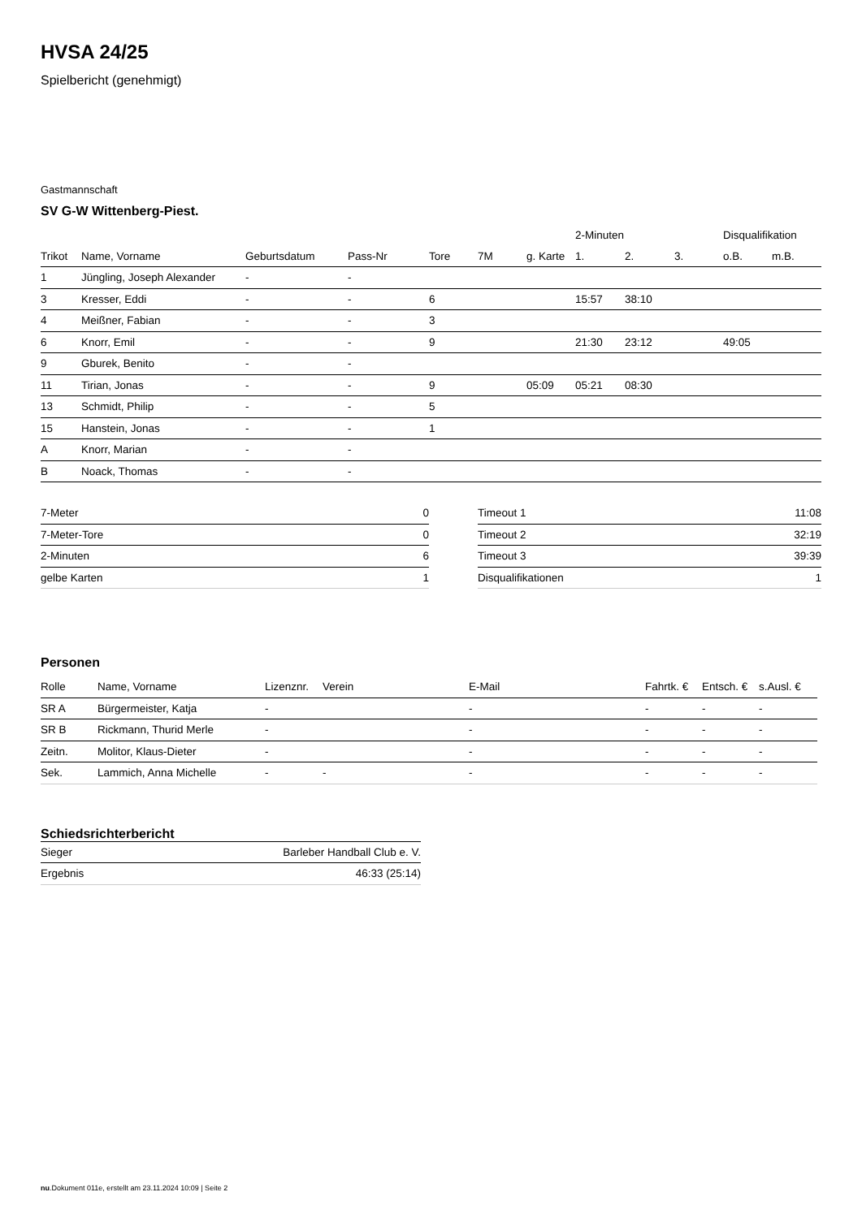HVSA 24/25
Spielbericht (genehmigt)
Gastmannschaft
SV G-W Wittenberg-Piest.
| | | | | | | | 2-Minuten | | | Disqualifikation | |
| --- | --- | --- | --- | --- | --- | --- | --- | --- | --- | --- | --- |
| Trikot | Name, Vorname | Geburtsdatum | Pass-Nr | Tore | 7M | g. Karte | 1. | 2. | 3. | o.B. | m.B. |
| 1 | Jüngling, Joseph Alexander | - | - | | | | | | | | |
| 3 | Kresser, Eddi | - | - | 6 | | | 15:57 | 38:10 | | | |
| 4 | Meißner, Fabian | - | - | 3 | | | | | | | |
| 6 | Knorr, Emil | - | - | 9 | | | 21:30 | 23:12 | | 49:05 | |
| 9 | Gburek, Benito | - | - | | | | | | | | |
| 11 | Tirian, Jonas | - | - | 9 | | 05:09 | 05:21 | 08:30 | | | |
| 13 | Schmidt, Philip | - | - | 5 | | | | | | | |
| 15 | Hanstein, Jonas | - | - | 1 | | | | | | | |
| A | Knorr, Marian | - | - | | | | | | | | |
| B | Noack, Thomas | - | - | | | | | | | | |
| 7-Meter | 0 |
| 7-Meter-Tore | 0 |
| 2-Minuten | 6 |
| gelbe Karten | 1 |
| Timeout 1 | 11:08 |
| Timeout 2 | 32:19 |
| Timeout 3 | 39:39 |
| Disqualifikationen | 1 |
Personen
| Rolle | Name, Vorname | Lizenznr. | Verein | E-Mail | Fahrtk. € | Entsch. € | s.Ausl. € |
| --- | --- | --- | --- | --- | --- | --- | --- |
| SR A | Bürgermeister, Katja | - | | - | - | - | - |
| SR B | Rickmann, Thurid Merle | - | | - | - | - | - |
| Zeitn. | Molitor, Klaus-Dieter | - | | - | - | - | - |
| Sek. | Lammich, Anna Michelle | - | - | - | - | - | - |
Schiedsrichterbericht
| Sieger | Barleber Handball Club e. V. |
| Ergebnis | 46:33 (25:14) |
nu.Dokument 011e, erstellt am 23.11.2024 10:09 | Seite 2